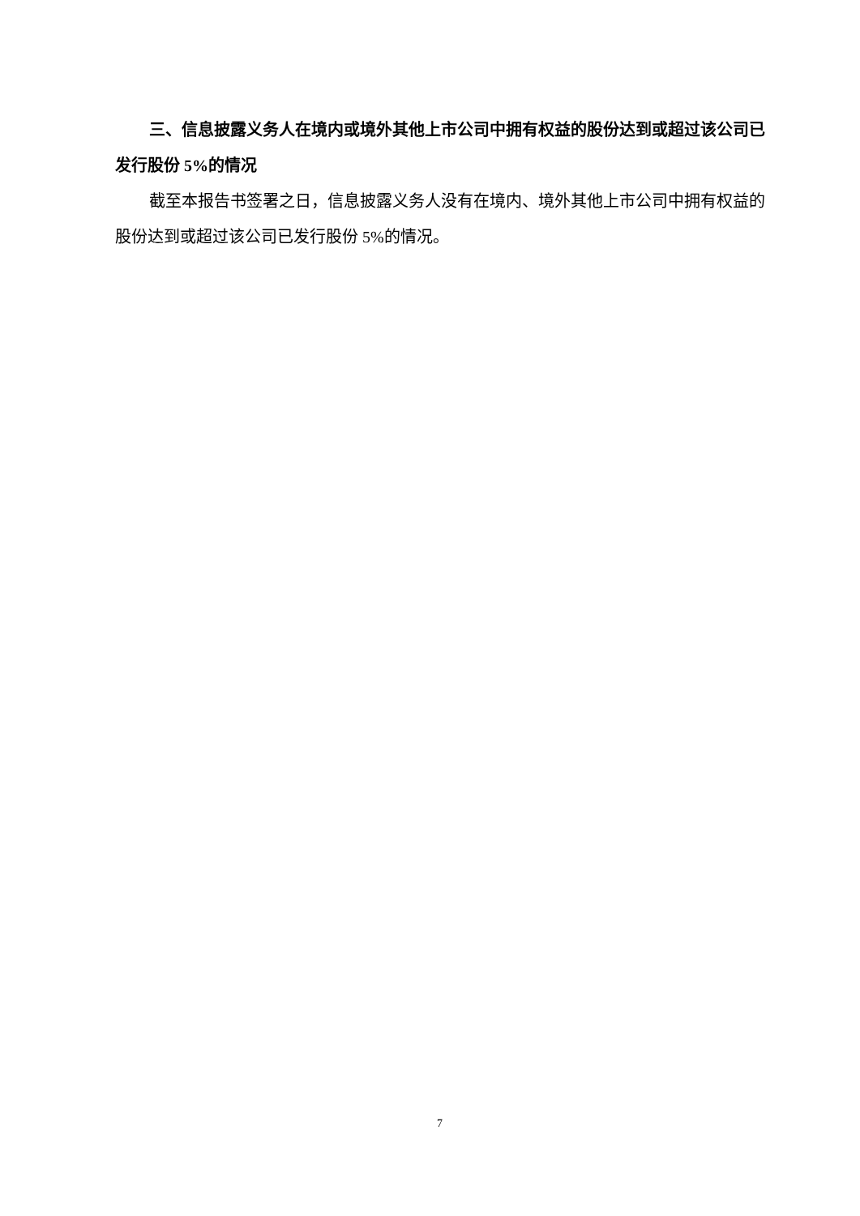三、信息披露义务人在境内或境外其他上市公司中拥有权益的股份达到或超过该公司已发行股份 5%的情况
截至本报告书签署之日，信息披露义务人没有在境内、境外其他上市公司中拥有权益的股份达到或超过该公司已发行股份 5%的情况。
7